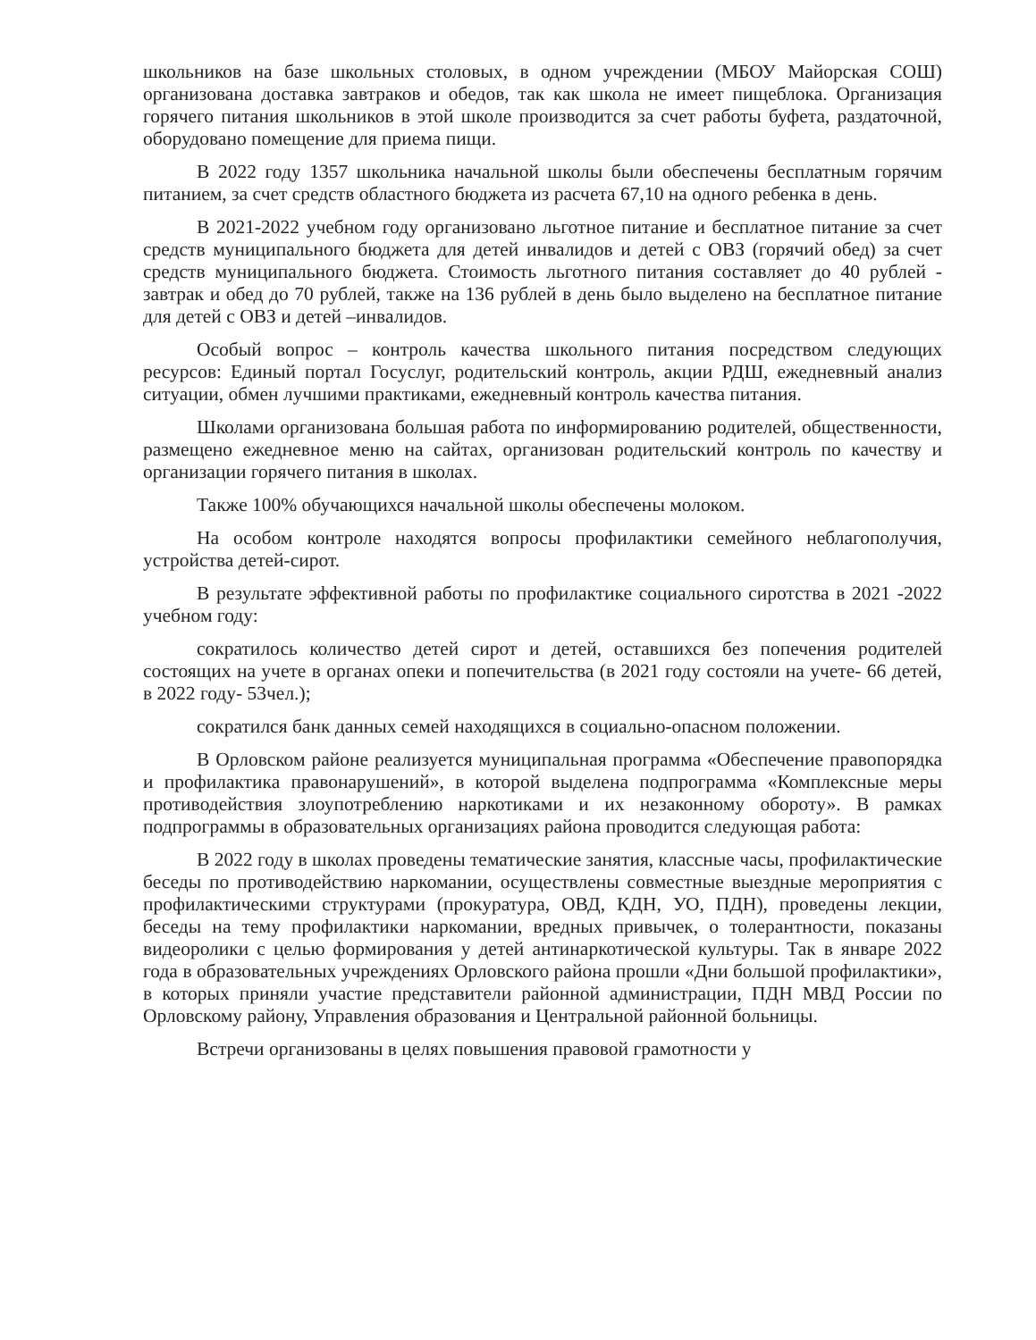школьников на базе школьных столовых, в одном учреждении (МБОУ Майорская СОШ) организована доставка завтраков и обедов, так как школа не имеет пищеблока. Организация горячего питания школьников в этой школе производится за счет работы буфета, раздаточной, оборудовано помещение для приема пищи.
В 2022 году 1357 школьника начальной школы были обеспечены бесплатным горячим питанием, за счет средств областного бюджета из расчета 67,10 на одного ребенка в день.
В 2021-2022 учебном году организовано льготное питание и бесплатное питание за счет средств муниципального бюджета для детей инвалидов и детей с ОВЗ (горячий обед) за счет средств муниципального бюджета. Стоимость льготного питания составляет до 40 рублей - завтрак и обед до 70 рублей, также на 136 рублей в день было выделено на бесплатное питание для детей с ОВЗ и детей –инвалидов.
Особый вопрос – контроль качества школьного питания посредством следующих ресурсов: Единый портал Госуслуг, родительский контроль, акции РДШ, ежедневный анализ ситуации, обмен лучшими практиками, ежедневный контроль качества питания.
Школами организована большая работа по информированию родителей, общественности, размещено ежедневное меню на сайтах, организован родительский контроль по качеству и организации горячего питания в школах.
Также 100% обучающихся начальной школы обеспечены молоком.
На особом контроле находятся вопросы профилактики семейного неблагополучия, устройства детей-сирот.
В результате эффективной работы по профилактике социального сиротства в 2021 -2022 учебном году:
сократилось количество детей сирот и детей, оставшихся без попечения родителей состоящих на учете в органах опеки и попечительства (в 2021 году состояли на учете- 66 детей, в 2022 году- 53чел.);
сократился банк данных семей находящихся в социально-опасном положении.
В Орловском районе реализуется муниципальная программа «Обеспечение правопорядка и профилактика правонарушений», в которой выделена подпрограмма «Комплексные меры противодействия злоупотреблению наркотиками и их незаконному обороту». В рамках подпрограммы в образовательных организациях района проводится следующая работа:
В 2022 году в школах проведены тематические занятия, классные часы, профилактические беседы по противодействию наркомании, осуществлены совместные выездные мероприятия с профилактическими структурами (прокуратура, ОВД, КДН, УО, ПДН), проведены лекции, беседы на тему профилактики наркомании, вредных привычек, о толерантности, показаны видеоролики с целью формирования у детей антинаркотической культуры. Так в январе 2022 года в образовательных учреждениях Орловского района прошли «Дни большой профилактики», в которых приняли участие представители районной администрации, ПДН МВД России по Орловскому району, Управления образования и Центральной районной больницы.
Встречи организованы в целях повышения правовой грамотности у